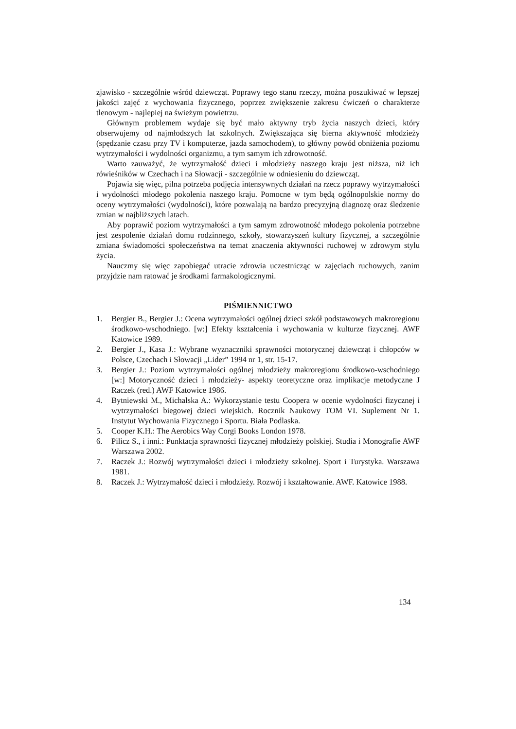zjawisko - szczególnie wśród dziewcząt. Poprawy tego stanu rzeczy, można poszukiwać w lepszej jakości zajęć z wychowania fizycznego, poprzez zwiększenie zakresu ćwiczeń o charakterze tlenowym - najlepiej na świeżym powietrzu.
Głównym problemem wydaje się być mało aktywny tryb życia naszych dzieci, który obserwujemy od najmłodszych lat szkolnych. Zwiększająca się bierna aktywność młodzieży (spędzanie czasu przy TV i komputerze, jazda samochodem), to główny powód obniżenia poziomu wytrzymałości i wydolności organizmu, a tym samym ich zdrowotność.
Warto zauważyć, że wytrzymałość dzieci i młodzieży naszego kraju jest niższa, niż ich rówieśników w Czechach i na Słowacji - szczególnie w odniesieniu do dziewcząt.
Pojawia się więc, pilna potrzeba podjęcia intensywnych działań na rzecz poprawy wytrzymałości i wydolności młodego pokolenia naszego kraju. Pomocne w tym będą ogólnopolskie normy do oceny wytrzymałości (wydolności), które pozwalają na bardzo precyzyjną diagnozę oraz śledzenie zmian w najbliższych latach.
Aby poprawić poziom wytrzymałości a tym samym zdrowotność młodego pokolenia potrzebne jest zespolenie działań domu rodzinnego, szkoły, stowarzyszeń kultury fizycznej, a szczególnie zmiana świadomości społeczeństwa na temat znaczenia aktywności ruchowej w zdrowym stylu życia.
Nauczmy się więc zapobiegać utracie zdrowia uczestnicząc w zajęciach ruchowych, zanim przyjdzie nam ratować je środkami farmakologicznymi.
PIŚMIENNICTWO
1. Bergier B., Bergier J.: Ocena wytrzymałości ogólnej dzieci szkół podstawowych makroregionu środkowo-wschodniego. [w:] Efekty kształcenia i wychowania w kulturze fizycznej. AWF Katowice 1989.
2. Bergier J., Kasa J.: Wybrane wyznaczniki sprawności motorycznej dziewcząt i chłopców w Polsce, Czechach i Słowacji „Lider” 1994 nr 1, str. 15-17.
3. Bergier J.: Poziom wytrzymałości ogólnej młodzieży makroregionu środkowo-wschodniego [w:] Motoryczność dzieci i młodzieży- aspekty teoretyczne oraz implikacje metodyczne J Raczek (red.) AWF Katowice 1986.
4. Bytniewski M., Michalska A.: Wykorzystanie testu Coopera w ocenie wydolności fizycznej i wytrzymałości biegowej dzieci wiejskich. Rocznik Naukowy TOM VI. Suplement Nr 1. Instytut Wychowania Fizycznego i Sportu. Biała Podlaska.
5. Cooper K.H.: The Aerobics Way Corgi Books London 1978.
6. Pilicz S., i inni.: Punktacja sprawności fizycznej młodzieży polskiej. Studia i Monografie AWF Warszawa 2002.
7. Raczek J.: Rozwój wytrzymałości dzieci i młodzieży szkolnej. Sport i Turystyka. Warszawa 1981.
8. Raczek J.: Wytrzymałość dzieci i młodzieży. Rozwój i kształtowanie. AWF. Katowice 1988.
134